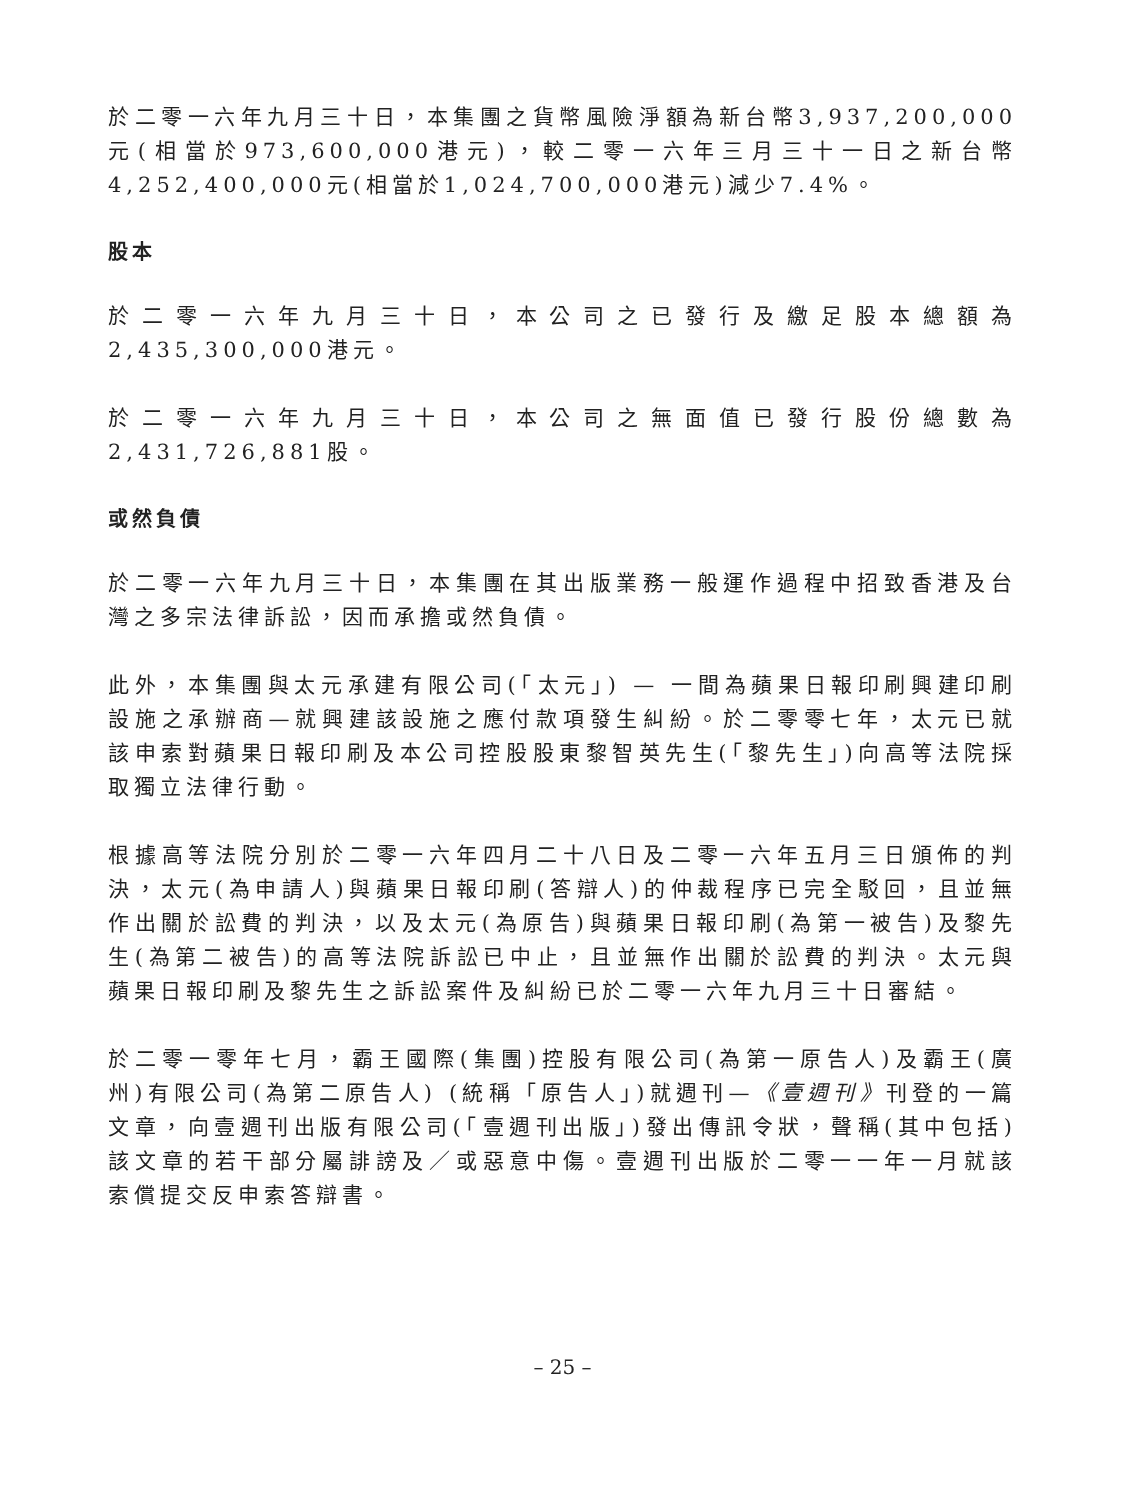於二零一六年九月三十日，本集團之貨幣風險淨額為新台幣3,937,200,000元(相當於973,600,000港元)，較二零一六年三月三十一日之新台幣4,252,400,000元(相當於1,024,700,000港元)減少7.4%。
股本
於二零一六年九月三十日，本公司之已發行及繳足股本總額為2,435,300,000港元。
於二零一六年九月三十日，本公司之無面值已發行股份總數為2,431,726,881股。
或然負債
於二零一六年九月三十日，本集團在其出版業務一般運作過程中招致香港及台灣之多宗法律訴訟，因而承擔或然負債。
此外，本集團與太元承建有限公司(「太元」) — 一間為蘋果日報印刷興建印刷設施之承辦商—就興建該設施之應付款項發生糾紛。於二零零七年，太元已就該申索對蘋果日報印刷及本公司控股股東黎智英先生(「黎先生」)向高等法院採取獨立法律行動。
根據高等法院分別於二零一六年四月二十八日及二零一六年五月三日頒佈的判決，太元(為申請人)與蘋果日報印刷(答辯人)的仲裁程序已完全駁回，且並無作出關於訟費的判決，以及太元(為原告)與蘋果日報印刷(為第一被告)及黎先生(為第二被告)的高等法院訴訟已中止，且並無作出關於訟費的判決。太元與蘋果日報印刷及黎先生之訴訟案件及糾紛已於二零一六年九月三十日審結。
於二零一零年七月，霸王國際(集團)控股有限公司(為第一原告人)及霸王(廣州)有限公司(為第二原告人) (統稱「原告人」)就週刊—《壹週刊》刊登的一篇文章，向壹週刊出版有限公司(「壹週刊出版」)發出傳訊令狀，聲稱(其中包括)該文章的若干部分屬誹謗及／或惡意中傷。壹週刊出版於二零一一年一月就該索償提交反申索答辯書。
– 25 –